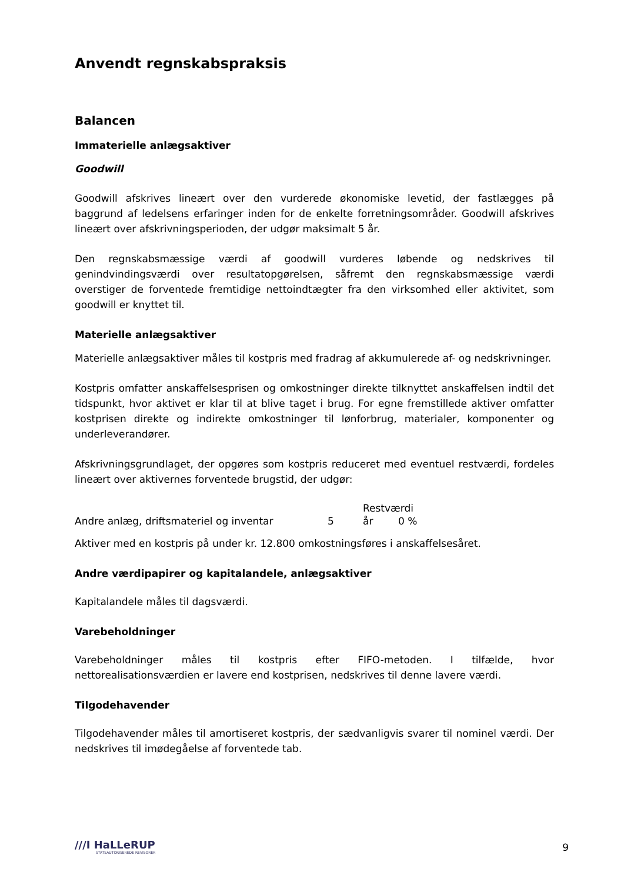Anvendt regnskabspraksis
Balancen
Immaterielle anlægsaktiver
Goodwill
Goodwill afskrives lineært over den vurderede økonomiske levetid, der fastlægges på baggrund af ledelsens erfaringer inden for de enkelte forretningsområder. Goodwill afskrives lineært over afskrivningsperioden, der udgør maksimalt 5 år.
Den regnskabsmæssige værdi af goodwill vurderes løbende og nedskrives til genindvindingsværdi over resultatopgørelsen, såfremt den regnskabsmæssige værdi overstiger de forventede fremtidige nettoindtægter fra den virksomhed eller aktivitet, som goodwill er knyttet til.
Materielle anlægsaktiver
Materielle anlægsaktiver måles til kostpris med fradrag af akkumulerede af- og nedskrivninger.
Kostpris omfatter anskaffelsesprisen og omkostninger direkte tilknyttet anskaffelsen indtil det tidspunkt, hvor aktivet er klar til at blive taget i brug. For egne fremstillede aktiver omfatter kostprisen direkte og indirekte omkostninger til lønforbrug, materialer, komponenter og underleverandører.
Afskrivningsgrundlaget, der opgøres som kostpris reduceret med eventuel restværdi, fordeles lineært over aktivernes forventede brugstid, der udgør:
| | | Restværdi | |
| Andre anlæg, driftsmateriel og inventar | 5 | år | 0 % |
Aktiver med en kostpris på under kr. 12.800 omkostningsføres i anskaffelsesåret.
Andre værdipapirer og kapitalandele, anlægsaktiver
Kapitalandele måles til dagsværdi.
Varebeholdninger
Varebeholdninger måles til kostpris efter FIFO-metoden. I tilfælde, hvor nettorealisationsværdien er lavere end kostprisen, nedskrives til denne lavere værdi.
Tilgodehavender
Tilgodehavender måles til amortiseret kostpris, der sædvanligvis svarer til nominel værdi. Der nedskrives til imødegåelse af forventede tab.
///I HaLLeRUP
STATSAUTORISEREDE REVISORER
9